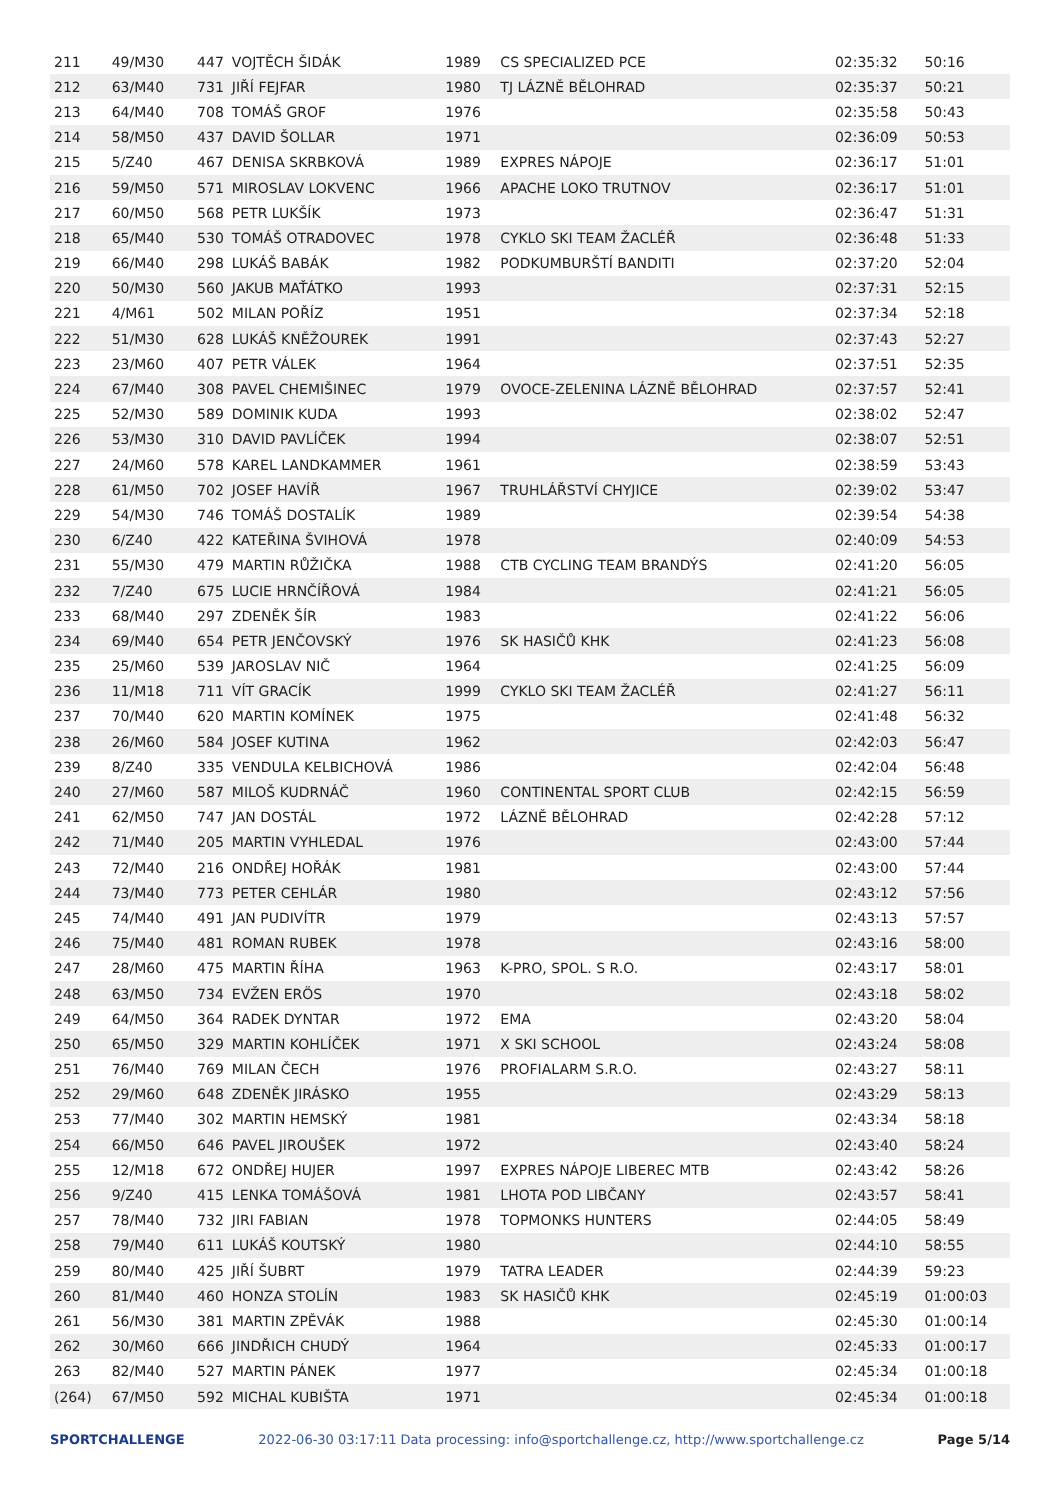| 211 | 49/M30 | 447 | VOJTĚCH ŠIDÁK | 1989 | CS SPECIALIZED PCE | 02:35:32 | 50:16 |
| 212 | 63/M40 | 731 | JIŘÍ FEJFAR | 1980 | TJ LÁZNĚ BĚLOHRAD | 02:35:37 | 50:21 |
| 213 | 64/M40 | 708 | TOMÁŠ GROF | 1976 | | 02:35:58 | 50:43 |
| 214 | 58/M50 | 437 | DAVID ŠOLLAR | 1971 | | 02:36:09 | 50:53 |
| 215 | 5/Z40 | 467 | DENISA SKRBKOVÁ | 1989 | EXPRES NÁPOJE | 02:36:17 | 51:01 |
| 216 | 59/M50 | 571 | MIROSLAV LOKVENC | 1966 | APACHE LOKO TRUTNOV | 02:36:17 | 51:01 |
| 217 | 60/M50 | 568 | PETR LUKŠÍK | 1973 | | 02:36:47 | 51:31 |
| 218 | 65/M40 | 530 | TOMÁŠ OTRADOVEC | 1978 | CYKLO SKI TEAM ŽACLÉŘ | 02:36:48 | 51:33 |
| 219 | 66/M40 | 298 | LUKÁŠ BABÁK | 1982 | PODKUMBURŠTÍ BANDITI | 02:37:20 | 52:04 |
| 220 | 50/M30 | 560 | JAKUB MAŤÁTKO | 1993 | | 02:37:31 | 52:15 |
| 221 | 4/M61 | 502 | MILAN POŘÍZ | 1951 | | 02:37:34 | 52:18 |
| 222 | 51/M30 | 628 | LUKÁŠ KNĚŽOUREK | 1991 | | 02:37:43 | 52:27 |
| 223 | 23/M60 | 407 | PETR VÁLEK | 1964 | | 02:37:51 | 52:35 |
| 224 | 67/M40 | 308 | PAVEL CHEMIŠINEC | 1979 | OVOCE-ZELENINA LÁZNĚ BĚLOHRAD | 02:37:57 | 52:41 |
| 225 | 52/M30 | 589 | DOMINIK KUDA | 1993 | | 02:38:02 | 52:47 |
| 226 | 53/M30 | 310 | DAVID PAVLÍČEK | 1994 | | 02:38:07 | 52:51 |
| 227 | 24/M60 | 578 | KAREL LANDKAMMER | 1961 | | 02:38:59 | 53:43 |
| 228 | 61/M50 | 702 | JOSEF HAVÍŘ | 1967 | TRUHLÁŘSTVÍ CHYJICE | 02:39:02 | 53:47 |
| 229 | 54/M30 | 746 | TOMÁŠ DOSTALÍK | 1989 | | 02:39:54 | 54:38 |
| 230 | 6/Z40 | 422 | KATEŘINA ŠVIHOVÁ | 1978 | | 02:40:09 | 54:53 |
| 231 | 55/M30 | 479 | MARTIN RŮŽIČKA | 1988 | CTB CYCLING TEAM BRANDÝS | 02:41:20 | 56:05 |
| 232 | 7/Z40 | 675 | LUCIE HRNČÍŘOVÁ | 1984 | | 02:41:21 | 56:05 |
| 233 | 68/M40 | 297 | ZDENĚK ŠÍR | 1983 | | 02:41:22 | 56:06 |
| 234 | 69/M40 | 654 | PETR JENČOVSKÝ | 1976 | SK HASIČŮ KHK | 02:41:23 | 56:08 |
| 235 | 25/M60 | 539 | JAROSLAV NIČ | 1964 | | 02:41:25 | 56:09 |
| 236 | 11/M18 | 711 | VÍT GRACÍK | 1999 | CYKLO SKI TEAM ŽACLÉŘ | 02:41:27 | 56:11 |
| 237 | 70/M40 | 620 | MARTIN KOMÍNEK | 1975 | | 02:41:48 | 56:32 |
| 238 | 26/M60 | 584 | JOSEF KUTINA | 1962 | | 02:42:03 | 56:47 |
| 239 | 8/Z40 | 335 | VENDULA KELBICHOVÁ | 1986 | | 02:42:04 | 56:48 |
| 240 | 27/M60 | 587 | MILOŠ KUDRNÁČ | 1960 | CONTINENTAL SPORT CLUB | 02:42:15 | 56:59 |
| 241 | 62/M50 | 747 | JAN DOSTÁL | 1972 | LÁZNĚ BĚLOHRAD | 02:42:28 | 57:12 |
| 242 | 71/M40 | 205 | MARTIN VYHLEDAL | 1976 | | 02:43:00 | 57:44 |
| 243 | 72/M40 | 216 | ONDŘEJ HOŘÁK | 1981 | | 02:43:00 | 57:44 |
| 244 | 73/M40 | 773 | PETER CEHLÁR | 1980 | | 02:43:12 | 57:56 |
| 245 | 74/M40 | 491 | JAN PUDIVÍTR | 1979 | | 02:43:13 | 57:57 |
| 246 | 75/M40 | 481 | ROMAN RUBEK | 1978 | | 02:43:16 | 58:00 |
| 247 | 28/M60 | 475 | MARTIN ŘÍHA | 1963 | K-PRO, SPOL. S R.O. | 02:43:17 | 58:01 |
| 248 | 63/M50 | 734 | EVŽEN ERÖS | 1970 | | 02:43:18 | 58:02 |
| 249 | 64/M50 | 364 | RADEK DYNTAR | 1972 | EMA | 02:43:20 | 58:04 |
| 250 | 65/M50 | 329 | MARTIN KOHLÍČEK | 1971 | X SKI SCHOOL | 02:43:24 | 58:08 |
| 251 | 76/M40 | 769 | MILAN ČECH | 1976 | PROFIALARM S.R.O. | 02:43:27 | 58:11 |
| 252 | 29/M60 | 648 | ZDENĚK JIRÁSKO | 1955 | | 02:43:29 | 58:13 |
| 253 | 77/M40 | 302 | MARTIN HEMSKÝ | 1981 | | 02:43:34 | 58:18 |
| 254 | 66/M50 | 646 | PAVEL JIROUŠEK | 1972 | | 02:43:40 | 58:24 |
| 255 | 12/M18 | 672 | ONDŘEJ HUJER | 1997 | EXPRES NÁPOJE LIBEREC MTB | 02:43:42 | 58:26 |
| 256 | 9/Z40 | 415 | LENKA TOMÁŠOVÁ | 1981 | LHOTA POD LIBČANY | 02:43:57 | 58:41 |
| 257 | 78/M40 | 732 | JIRI FABIAN | 1978 | TOPMONKS HUNTERS | 02:44:05 | 58:49 |
| 258 | 79/M40 | 611 | LUKÁŠ KOUTSKÝ | 1980 | | 02:44:10 | 58:55 |
| 259 | 80/M40 | 425 | JIŘÍ ŠUBRT | 1979 | TATRA LEADER | 02:44:39 | 59:23 |
| 260 | 81/M40 | 460 | HONZA STOLÍN | 1983 | SK HASIČŮ KHK | 02:45:19 | 01:00:03 |
| 261 | 56/M30 | 381 | MARTIN ZPĚVÁK | 1988 | | 02:45:30 | 01:00:14 |
| 262 | 30/M60 | 666 | JINDŘICH CHUDÝ | 1964 | | 02:45:33 | 01:00:17 |
| 263 | 82/M40 | 527 | MARTIN PÁNEK | 1977 | | 02:45:34 | 01:00:18 |
| (264) | 67/M50 | 592 | MICHAL KUBIŠTA | 1971 | | 02:45:34 | 01:00:18 |
SPORTCHALLENGE 2022-06-30 03:17:11 Data processing: info@sportchallenge.cz, http://www.sportchallenge.cz Page 5/14